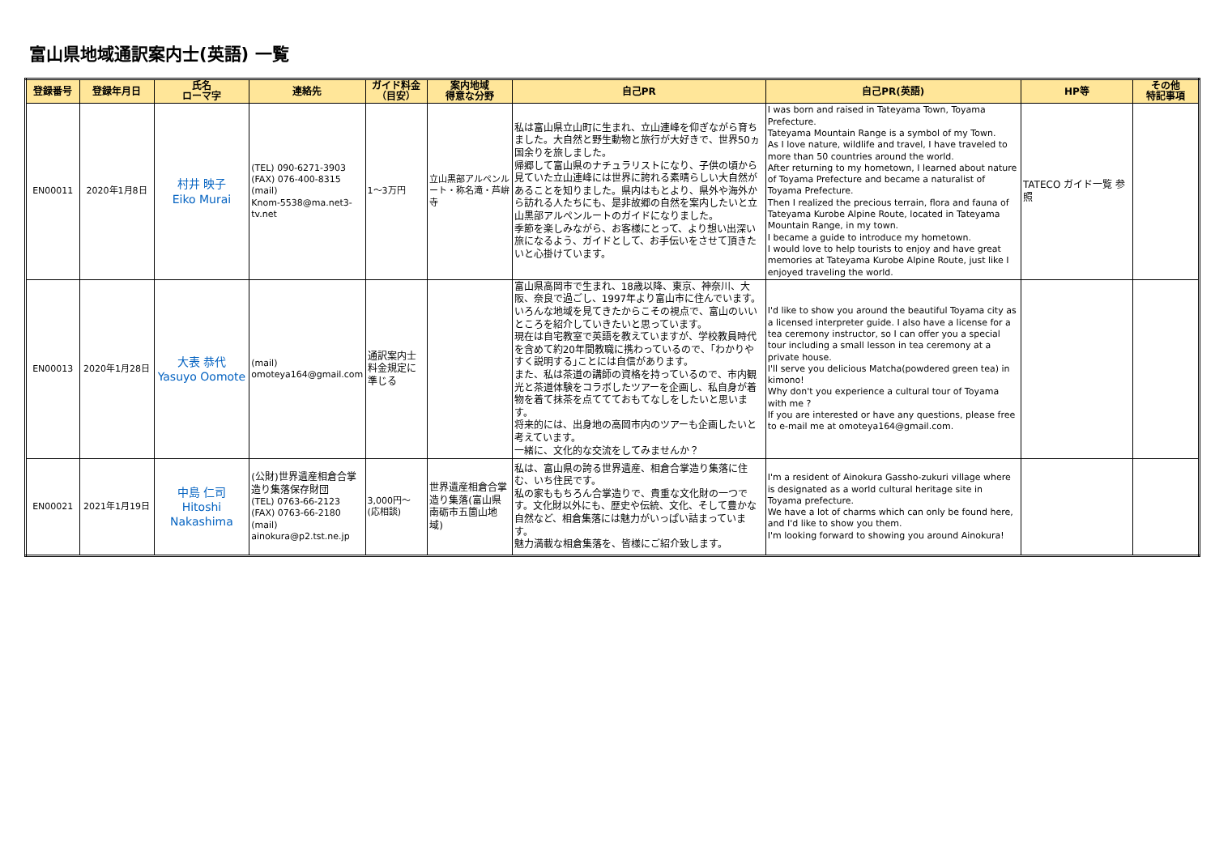富山県地域通訳案内士(英語) 一覧
| 登録番号 | 登録年月日 | 氏名 ローマ字 | 連絡先 | ガイド料金 （目安） | 案内地域 得意な分野 | 自己PR | 自己PR(英語) | HP等 | その他 特記事項 |
| --- | --- | --- | --- | --- | --- | --- | --- | --- | --- |
| EN00011 | 2020年1月8日 | 村井 映子 Eiko Murai | (TEL) 090-6271-3903 (FAX) 076-400-8315 (mail) Knom-5538@ma.net3-tv.net | 1～3万円 | 立山黒部アルペンルート・称名滝・芦峅寺 | 私は富山県立山町に生まれ、立山連峰を仰ぎながら育ちました。大自然と野生動物と旅行が大好きで、世界50ヵ国余りを旅しました。 帰郷して富山県のナチュラリストになり、子供の頃から見ていた立山連峰には世界に誇れる素晴らしい大自然があることを知りました。県内はもとより、県外や海外から訪れる人たちにも、是非故郷の自然を案内したいと立山黒部アルペンルートのガイドになりました。 季節を楽しみながら、お客様にとって、より想い出深い旅になるよう、ガイドとして、お手伝いをさせて頂きたいと心掛けています。 | I was born and raised in Tateyama Town, Toyama Prefecture. Tateyama Mountain Range is a symbol of my Town. As I love nature, wildlife and travel, I have traveled to more than 50 countries around the world. After returning to my hometown, I learned about nature of Toyama Prefecture and became a naturalist of Toyama Prefecture. Then I realized the precious terrain, flora and fauna of Tateyama Kurobe Alpine Route, located in Tateyama Mountain Range, in my town. I became a guide to introduce my hometown. I would love to help tourists to enjoy and have great memories at Tateyama Kurobe Alpine Route, just like I enjoyed traveling the world. | TATECO ガイド一覧 参照 | |
| EN00013 | 2020年1月28日 | 大表 恭代 Yasuyo Oomote | (mail) omoteya164@gmail.com | 通訳案内士料金規定に準じる | | 富山県高岡市で生まれ、18歳以降、東京、神奈川、大阪、奈良で過ごし、1997年より富山市に住んでいます。いろんな地域を見てきたからこその視点で、富山のいいところを紹介していきたいと思っています。 現在は自宅教室で英語を教えていますが、学校教員時代を含めて約20年間教職に携わっているので、｢わかりやすく説明する｣ことには自信があります。 また、私は茶道の講師の資格を持っているので、市内観光と茶道体験をコラボしたツアーを企画し、私自身が着物を着て抹茶を点ててておもてなしをしたいと思います。 将来的には、出身地の高岡市内のツアーも企画したいと考えています。 一緒に、文化的な交流をしてみませんか？ | I'd like to show you around the beautiful Toyama city as a licensed interpreter guide. I also have a license for a tea ceremony instructor, so I can offer you a special tour including a small lesson in tea ceremony at a private house. I'll serve you delicious Matcha(powdered green tea) in kimono! Why don't you experience a cultural tour of Toyama with me ? If you are interested or have any questions, please free to e-mail me at omoteya164@gmail.com. | | |
| EN00021 | 2021年1月19日 | 中島 仁司 Hitoshi Nakashima | (公財)世界遺産相倉合掌造り集落保存財団 (TEL) 0763-66-2123 (FAX) 0763-66-2180 (mail) ainokura@p2.tst.ne.jp | 3,000円～ (応相談) | 世界遺産相倉合掌造り集落(富山県南砺市五箇山地域) | 私は、富山県の誇る世界遺産、相倉合掌造り集落に住む、いち住民です。 私の家ももちろん合掌造りで、貴重な文化財の一つです。文化財以外にも、歴史や伝統、文化、そして豊かな自然など、相倉集落には魅力がいっぱい詰まっています。 魅力満載な相倉集落を、皆様にご紹介致します。 | I'm a resident of Ainokura Gassho-zukuri village where is designated as a world cultural heritage site in Toyama prefecture. We have a lot of charms which can only be found here, and I'd like to show you them. I'm looking forward to showing you around Ainokura! | | |